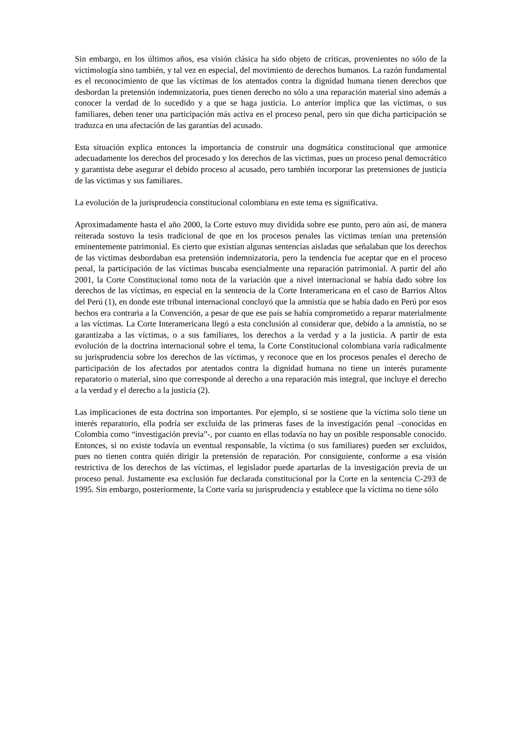Sin embargo, en los últimos años, esa visión clásica ha sido objeto de críticas, provenientes no sólo de la victimología sino también, y tal vez en especial, del movimiento de derechos humanos. La razón fundamental es el reconocimiento de que las víctimas de los atentados contra la dignidad humana tienen derechos que desbordan la pretensión indemnizatoria, pues tienen derecho no sólo a una reparación material sino además a conocer la verdad de lo sucedido y a que se haga justicia. Lo anterior implica que las víctimas, o sus familiares, deben tener una participación más activa en el proceso penal, pero sin que dicha participación se traduzca en una afectación de las garantías del acusado.
Esta situación explica entonces la importancia de construir una dogmática constitucional que armonice adecuadamente los derechos del procesado y los derechos de las victimas, pues un proceso penal democrático y garantista debe asegurar el debido proceso al acusado, pero también incorporar las pretensiones de justicia de las víctimas y sus familiares.
La evolución de la jurisprudencia constitucional colombiana en este tema es significativa.
Aproximadamente hasta el año 2000, la Corte estuvo muy dividida sobre ese punto, pero aún así, de manera reiterada sostuvo la tesis tradicional de que en los procesos penales las víctimas tenían una pretensión eminentemente patrimonial. Es cierto que existían algunas sentencias aisladas que señalaban que los derechos de las víctimas desbordaban esa pretensión indemnizatoria, pero la tendencia fue aceptar que en el proceso penal, la participación de las víctimas buscaba esencialmente una reparación patrimonial. A partir del año 2001, la Corte Constitucional tomo nota de la variación que a nivel internacional se había dado sobre los derechos de las víctimas, en especial en la sentencia de la Corte Interamericana en el caso de Barrios Altos del Perú (1), en donde este tribunal internacional concluyó que la amnistía que se había dado en Perú por esos hechos era contraria a la Convención, a pesar de que ese país se había comprometido a reparar materialmente a las víctimas. La Corte Interamericana llegó a esta conclusión al considerar que, debido a la amnistía, no se garantizaba a las víctimas, o a sus familiares, los derechos a la verdad y a la justicia. A partir de esta evolución de la doctrina internacional sobre el tema, la Corte Constitucional colombiana varía radicalmente su jurisprudencia sobre los derechos de las víctimas, y reconoce que en los procesos penales el derecho de participación de los afectados por atentados contra la dignidad humana no tiene un interés puramente reparatorio o material, sino que corresponde al derecho a una reparación más integral, que incluye el derecho a la verdad y el derecho a la justicia (2).
Las implicaciones de esta doctrina son importantes. Por ejemplo, si se sostiene que la víctima solo tiene un interés reparatorio, ella podría ser excluida de las primeras fases de la investigación penal –conocidas en Colombia como “investigación previa”-, por cuanto en ellas todavía no hay un posible responsable conocido. Entonces, si no existe todavía un eventual responsable, la víctima (o sus familiares) pueden ser excluidos, pues no tienen contra quién dirigir la pretensión de reparación. Por consiguiente, conforme a esa visión restrictiva de los derechos de las víctimas, el legislador puede apartarlas de la investigación previa de un proceso penal. Justamente esa exclusión fue declarada constitucional por la Corte en la sentencia C-293 de 1995. Sin embargo, posteriormente, la Corte varía su jurisprudencia y establece que la víctima no tiene sólo